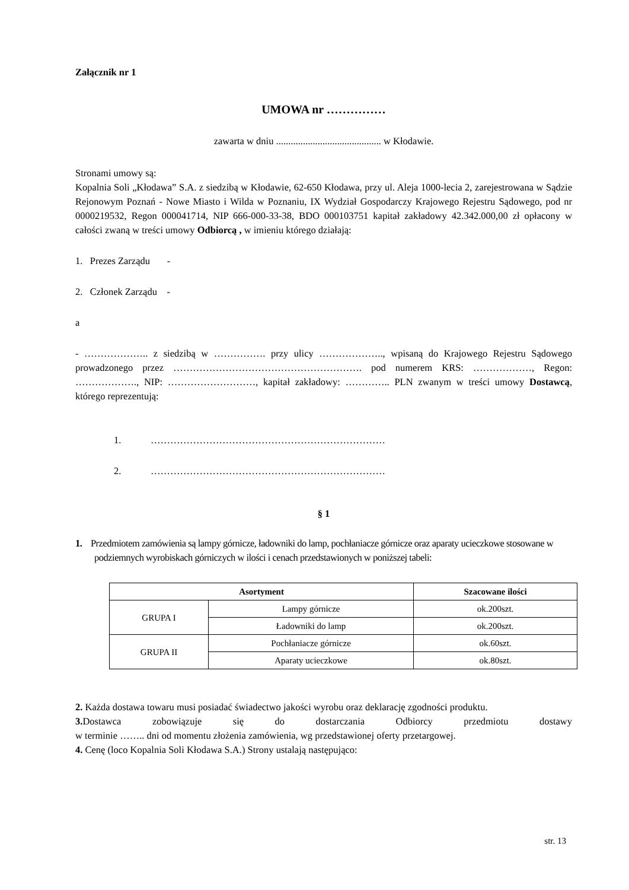Załącznik nr 1
UMOWA nr ……………
zawarta w dniu ........................................... w Kłodawie.
Stronami umowy są:
Kopalnia Soli „Kłodawa” S.A. z siedzibą w Kłodawie, 62-650 Kłodawa, przy ul. Aleja 1000-lecia 2, zarejestrowana w Sądzie Rejonowym Poznań - Nowe Miasto i Wilda w Poznaniu, IX Wydział Gospodarczy Krajowego Rejestru Sądowego, pod nr 0000219532, Regon 000041714, NIP 666-000-33-38, BDO 000103751 kapitał zakładowy 42.342.000,00 zł opłacony w całości zwaną w treści umowy Odbiorcą , w imieniu którego działają:
1. Prezes Zarządu -
2. Członek Zarządu -
a
- ……………….. z siedzibą w ……………. przy ulicy ……………….., wpisaną do Krajowego Rejestru Sądowego prowadzonego przez …………………………………………………. pod numerem KRS: ………………, Regon: ………………., NIP: ………………………, kapitał zakładowy: ………….. PLN zwanym w treści umowy Dostawcą, którego reprezentują:
1. ………………………………………………………………
2. ………………………………………………………………
§ 1
1. Przedmiotem zamówienia są lampy górnicze, ładowniki do lamp, pochłaniacze górnicze oraz aparaty ucieczkowe stosowane w podziemnych wyrobiskach górniczych w ilości i cenach przedstawionych w poniższej tabeli:
| Asortyment | | Szacowane ilości |
| --- | --- | --- |
| GRUPA I | Lampy górnicze | ok.200szt. |
| | Ładowniki do lamp | ok.200szt. |
| GRUPA II | Pochłaniacze górnicze | ok.60szt. |
| | Aparaty ucieczkowe | ok.80szt. |
2. Każda dostawa towaru musi posiadać świadectwo jakości wyrobu oraz deklarację zgodności produktu.
3. Dostawca zobowiązuje się do dostarczania Odbiorcy przedmiotu dostawy
w terminie …….. dni od momentu złożenia zamówienia, wg przedstawionej oferty przetargowej.
4. Cenę (loco Kopalnia Soli Kłodawa S.A.) Strony ustalają następująco:
str. 13